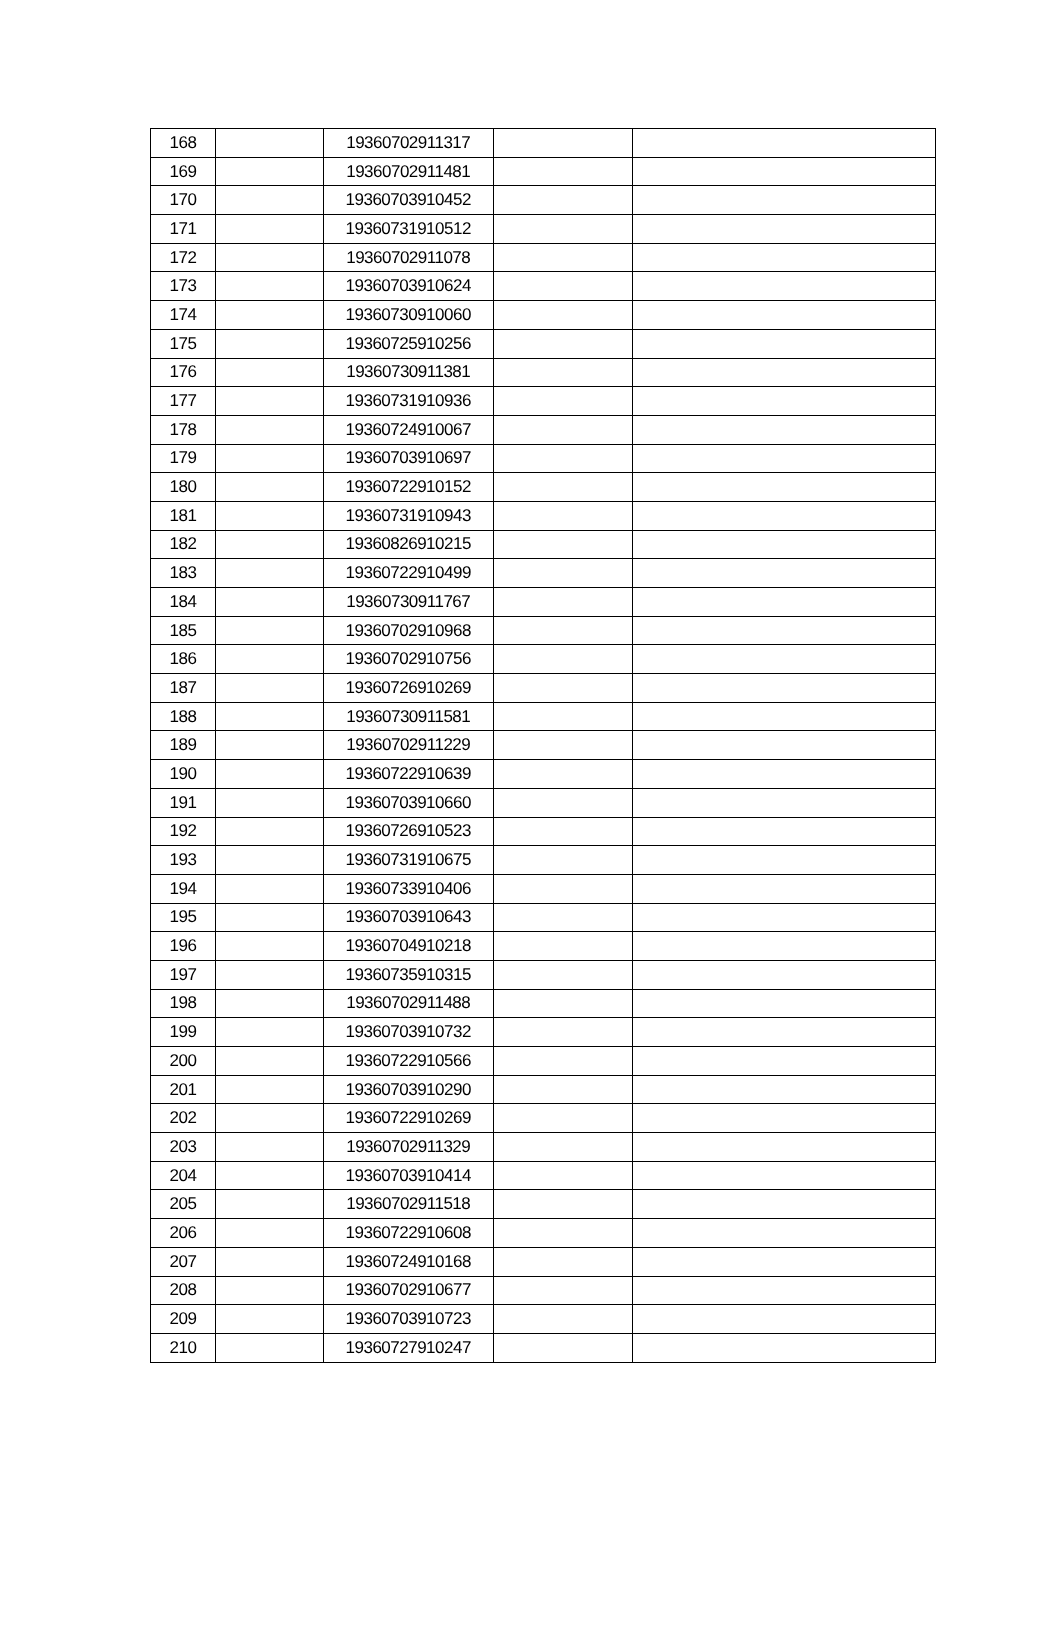| 168 | | 19360702911317 | | |
| 169 | | 19360702911481 | | |
| 170 | | 19360703910452 | | |
| 171 | | 19360731910512 | | |
| 172 | | 19360702911078 | | |
| 173 | | 19360703910624 | | |
| 174 | | 19360730910060 | | |
| 175 | | 19360725910256 | | |
| 176 | | 19360730911381 | | |
| 177 | | 19360731910936 | | |
| 178 | | 19360724910067 | | |
| 179 | | 19360703910697 | | |
| 180 | | 19360722910152 | | |
| 181 | | 19360731910943 | | |
| 182 | | 19360826910215 | | |
| 183 | | 19360722910499 | | |
| 184 | | 19360730911767 | | |
| 185 | | 19360702910968 | | |
| 186 | | 19360702910756 | | |
| 187 | | 19360726910269 | | |
| 188 | | 19360730911581 | | |
| 189 | | 19360702911229 | | |
| 190 | | 19360722910639 | | |
| 191 | | 19360703910660 | | |
| 192 | | 19360726910523 | | |
| 193 | | 19360731910675 | | |
| 194 | | 19360733910406 | | |
| 195 | | 19360703910643 | | |
| 196 | | 19360704910218 | | |
| 197 | | 19360735910315 | | |
| 198 | | 19360702911488 | | |
| 199 | | 19360703910732 | | |
| 200 | | 19360722910566 | | |
| 201 | | 19360703910290 | | |
| 202 | | 19360722910269 | | |
| 203 | | 19360702911329 | | |
| 204 | | 19360703910414 | | |
| 205 | | 19360702911518 | | |
| 206 | | 19360722910608 | | |
| 207 | | 19360724910168 | | |
| 208 | | 19360702910677 | | |
| 209 | | 19360703910723 | | |
| 210 | | 19360727910247 | | |